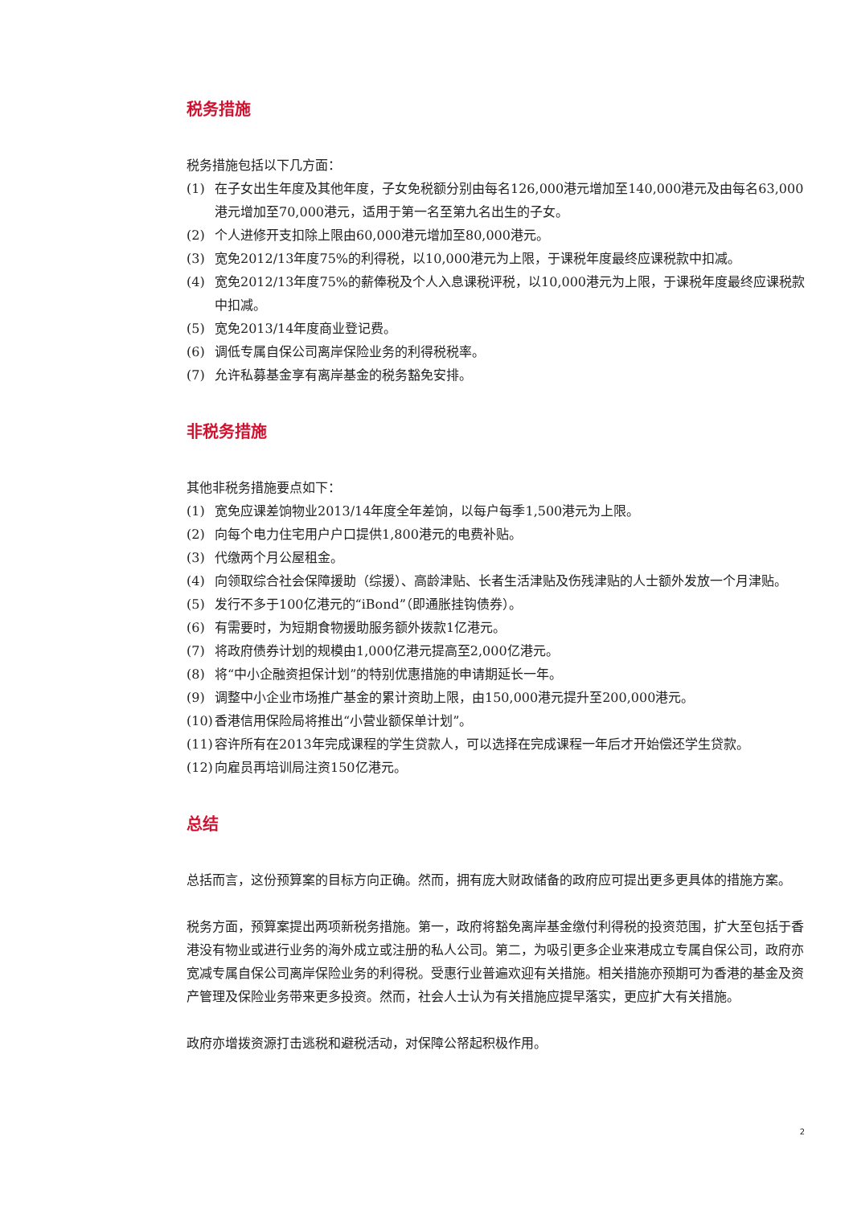税务措施
税务措施包括以下几方面：
(1) 在子女出生年度及其他年度，子女免税额分别由每名126,000港元增加至140,000港元及由每名63,000港元增加至70,000港元，适用于第一名至第九名出生的子女。
(2) 个人进修开支扣除上限由60,000港元增加至80,000港元。
(3) 宽免2012/13年度75%的利得税，以10,000港元为上限，于课税年度最终应课税款中扣减。
(4) 宽免2012/13年度75%的薪俸税及个人入息课税评税，以10,000港元为上限，于课税年度最终应课税款中扣减。
(5) 宽免2013/14年度商业登记费。
(6) 调低专属自保公司离岸保险业务的利得税税率。
(7) 允许私募基金享有离岸基金的税务豁免安排。
非税务措施
其他非税务措施要点如下：
(1) 宽免应课差饷物业2013/14年度全年差饷，以每户每季1,500港元为上限。
(2) 向每个电力住宅用户户口提供1,800港元的电费补贴。
(3) 代缴两个月公屋租金。
(4) 向领取综合社会保障援助（综援）、高龄津贴、长者生活津贴及伤残津贴的人士额外发放一个月津贴。
(5) 发行不多于100亿港元的“iBond”（即通胀挂钩债券）。
(6) 有需要时，为短期食物援助服务额外拨款1亿港元。
(7) 将政府债券计划的规模由1,000亿港元提高至2,000亿港元。
(8) 将“中小企融资担保计划”的特别优惠措施的申请期延长一年。
(9) 调整中小企业市场推广基金的累计资助上限，由150,000港元提升至200,000港元。
(10) 香港信用保险局将推出“小营业额保单计划”。
(11) 容许所有在2013年完成课程的学生贷款人，可以选择在完成课程一年后才开始偿还学生贷款。
(12) 向雇员再培训局注资150亿港元。
总结
总括而言，这份预算案的目标方向正确。然而，拥有庞大财政储备的政府应可提出更多更具体的措施方案。
税务方面，预算案提出两项新税务措施。第一，政府将豁免离岸基金缴付利得税的投资范围，扩大至包括于香港没有物业或进行业务的海外成立或注册的私人公司。第二，为吸引更多企业来港成立专属自保公司，政府亦宽减专属自保公司离岸保险业务的利得税。受惠行业普遍欢迎有关措施。相关措施亦预期可为香港的基金及资产管理及保险业务带来更多投资。然而，社会人士认为有关措施应提早落实，更应扩大有关措施。
政府亦增拨资源打击逃税和避税活动，对保障公帑起积极作用。
2